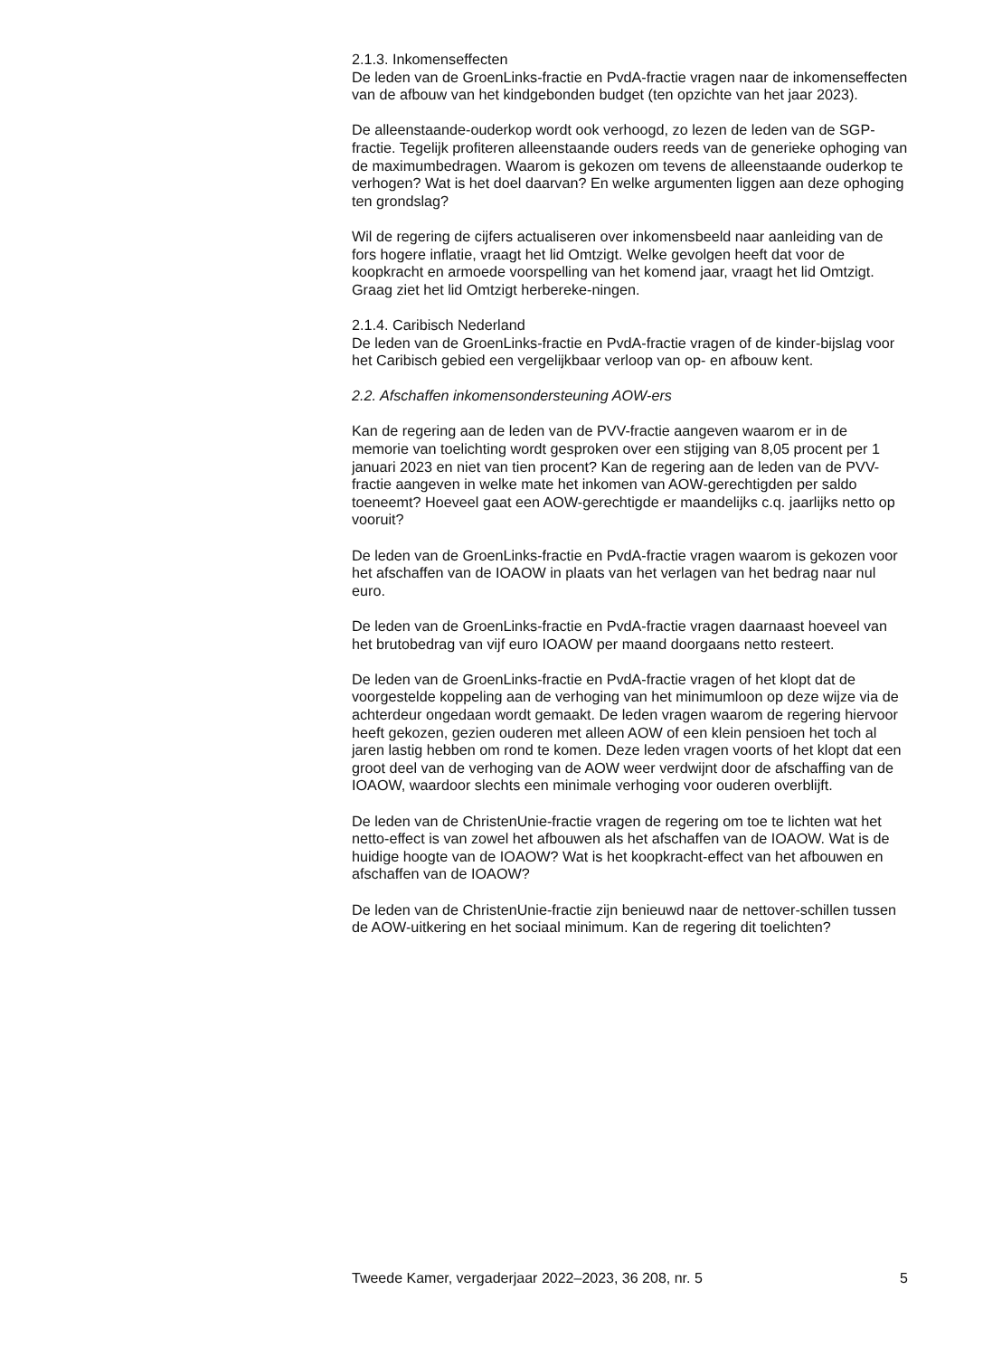2.1.3. Inkomenseffecten
De leden van de GroenLinks-fractie en PvdA-fractie vragen naar de inkomenseffecten van de afbouw van het kindgebonden budget (ten opzichte van het jaar 2023).
De alleenstaande-ouderkop wordt ook verhoogd, zo lezen de leden van de SGP-fractie. Tegelijk profiteren alleenstaande ouders reeds van de generieke ophoging van de maximumbedragen. Waarom is gekozen om tevens de alleenstaande ouderkop te verhogen? Wat is het doel daarvan? En welke argumenten liggen aan deze ophoging ten grondslag?
Wil de regering de cijfers actualiseren over inkomensbeeld naar aanleiding van de fors hogere inflatie, vraagt het lid Omtzigt. Welke gevolgen heeft dat voor de koopkracht en armoede voorspelling van het komend jaar, vraagt het lid Omtzigt. Graag ziet het lid Omtzigt herbereke-ningen.
2.1.4. Caribisch Nederland
De leden van de GroenLinks-fractie en PvdA-fractie vragen of de kinder-bijslag voor het Caribisch gebied een vergelijkbaar verloop van op- en afbouw kent.
2.2. Afschaffen inkomensondersteuning AOW-ers
Kan de regering aan de leden van de PVV-fractie aangeven waarom er in de memorie van toelichting wordt gesproken over een stijging van 8,05 procent per 1 januari 2023 en niet van tien procent? Kan de regering aan de leden van de PVV-fractie aangeven in welke mate het inkomen van AOW-gerechtigden per saldo toeneemt? Hoeveel gaat een AOW-gerechtigde er maandelijks c.q. jaarlijks netto op vooruit?
De leden van de GroenLinks-fractie en PvdA-fractie vragen waarom is gekozen voor het afschaffen van de IOAOW in plaats van het verlagen van het bedrag naar nul euro.
De leden van de GroenLinks-fractie en PvdA-fractie vragen daarnaast hoeveel van het brutobedrag van vijf euro IOAOW per maand doorgaans netto resteert.
De leden van de GroenLinks-fractie en PvdA-fractie vragen of het klopt dat de voorgestelde koppeling aan de verhoging van het minimumloon op deze wijze via de achterdeur ongedaan wordt gemaakt. De leden vragen waarom de regering hiervoor heeft gekozen, gezien ouderen met alleen AOW of een klein pensioen het toch al jaren lastig hebben om rond te komen. Deze leden vragen voorts of het klopt dat een groot deel van de verhoging van de AOW weer verdwijnt door de afschaffing van de IOAOW, waardoor slechts een minimale verhoging voor ouderen overblijft.
De leden van de ChristenUnie-fractie vragen de regering om toe te lichten wat het netto-effect is van zowel het afbouwen als het afschaffen van de IOAOW. Wat is de huidige hoogte van de IOAOW? Wat is het koopkracht-effect van het afbouwen en afschaffen van de IOAOW?
De leden van de ChristenUnie-fractie zijn benieuwd naar de nettover-schillen tussen de AOW-uitkering en het sociaal minimum. Kan de regering dit toelichten?
Tweede Kamer, vergaderjaar 2022–2023, 36 208, nr. 5 5